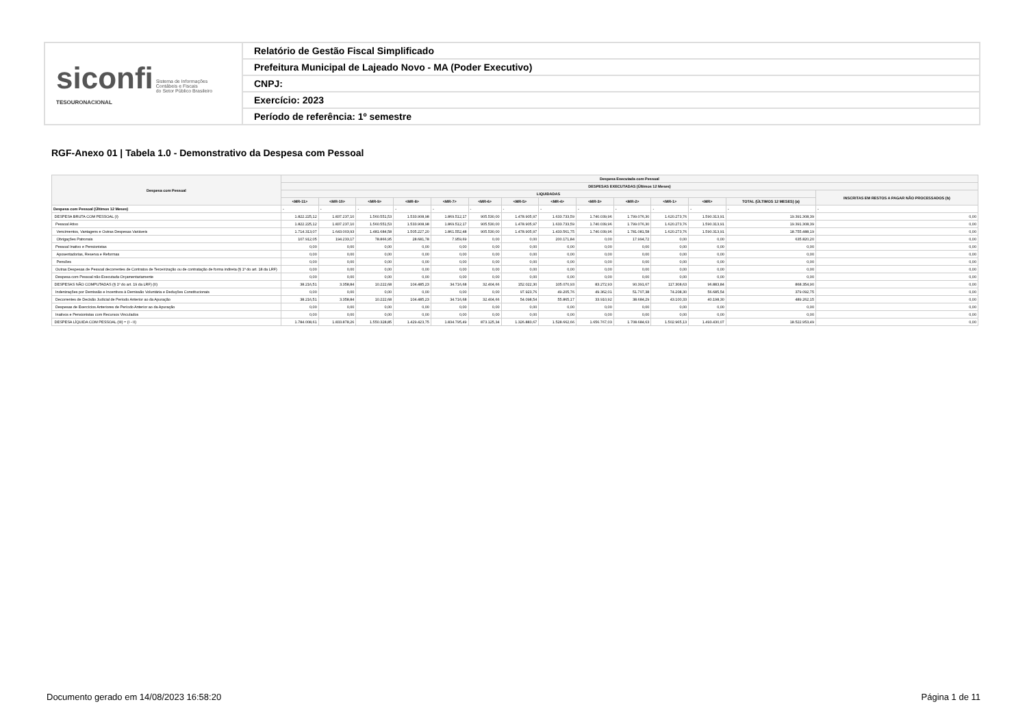| siconfi Sistema de Informações Contábeis e Fiscais do Setor Público Brasileiro TESOURONACIONAL | Relatório de Gestão Fiscal Simplificado |
| | Prefeitura Municipal de Lajeado Novo - MA (Poder Executivo) |
| | CNPJ: |
| | Exercício: 2023 |
| | Período de referência: 1º semestre |
RGF-Anexo 01 | Tabela 1.0 - Demonstrativo da Despesa com Pessoal
| Despesa com Pessoal | Despesa Executada com Pessoal | | | | | | | | | | | | | |
| --- | --- | --- | --- | --- | --- | --- | --- | --- | --- | --- | --- | --- | --- | --- |
| | DESPESAS EXECUTADAS (Últimos 12 Meses) | | | | | | | | | | | | | |
| | LIQUIDADAS | | | | | | | | | | | | | INSCRITAS EM RESTOS A PAGAR NÃO PROCESSADOS (b) |
| | <MR-11> | <MR-10> | <MR-9> | <MR-8> | <MR-7> | <MR-6> | <MR-5> | <MR-4> | <MR-3> | <MR-2> | <MR-1> | <MR> | TOTAL (ÚLTIMOS 12 MESES) (a) | |
| Despesa com Pessoal (Últimos 12 Meses) | - | - | - | - | - | - | - | - | - | - | - | - | - | - |
| DESPESA BRUTA COM PESSOAL (I) | 1.822.225,12 | 1.837.237,10 | 1.560.551,53 | 1.533.908,98 | 1.869.512,17 | 905.530,00 | 1.478.905,97 | 1.633.733,59 | 1.740.039,96 | 1.799.076,30 | 1.620.273,76 | 1.590.313,91 | 19.391.308,39 | 0,00 |
| Pessoal Ativo | 1.822.225,12 | 1.837.237,10 | 1.560.551,53 | 1.533.908,98 | 1.869.512,17 | 905.530,00 | 1.478.905,97 | 1.633.733,59 | 1.740.039,96 | 1.799.076,30 | 1.620.273,76 | 1.590.313,91 | 19.391.308,39 | 0,00 |
| Vencimentos, Vantagens e Outras Despesas Variáveis | 1.714.313,07 | 1.643.003,93 | 1.481.684,58 | 1.505.227,20 | 1.861.552,48 | 905.530,00 | 1.478.905,97 | 1.433.561,75 | 1.740.039,96 | 1.781.081,58 | 1.620.273,76 | 1.590.313,91 | 18.755.488,19 | 0,00 |
| Obrigações Patronais | 107.912,05 | 194.233,17 | 78.866,95 | 28.681,78 | 7.959,69 | 0,00 | 0,00 | 200.171,84 | 0,00 | 17.994,72 | 0,00 | 0,00 | 635.820,20 | 0,00 |
| Pessoal Inativo e Pensionistas | 0,00 | 0,00 | 0,00 | 0,00 | 0,00 | 0,00 | 0,00 | 0,00 | 0,00 | 0,00 | 0,00 | 0,00 | 0,00 | 0,00 |
| Aposentadorias, Reserva e Reformas | 0,00 | 0,00 | 0,00 | 0,00 | 0,00 | 0,00 | 0,00 | 0,00 | 0,00 | 0,00 | 0,00 | 0,00 | 0,00 | 0,00 |
| Pensões | 0,00 | 0,00 | 0,00 | 0,00 | 0,00 | 0,00 | 0,00 | 0,00 | 0,00 | 0,00 | 0,00 | 0,00 | 0,00 | 0,00 |
| Outras Despesas de Pessoal decorrentes de Contratos de Terceirização ou de contratação de forma indireta (§ 1º do art. 18 da LRF) | 0,00 | 0,00 | 0,00 | 0,00 | 0,00 | 0,00 | 0,00 | 0,00 | 0,00 | 0,00 | 0,00 | 0,00 | 0,00 | 0,00 |
| Despesa com Pessoal não Executada Orçamentariamente | 0,00 | 0,00 | 0,00 | 0,00 | 0,00 | 0,00 | 0,00 | 0,00 | 0,00 | 0,00 | 0,00 | 0,00 | 0,00 | 0,00 |
| DESPESAS NÃO COMPUTADAS (§ 1º do art. 19 da LRF) (II) | 38.216,51 | 3.358,84 | 10.222,68 | 104.485,23 | 34.716,68 | 32.404,66 | 152.022,30 | 105.070,93 | 83.272,93 | 90.391,67 | 117.308,63 | 96.883,84 | 868.354,90 | 0,00 |
| Indenizações por Demissão e Incentivos à Demissão Voluntária e Deduções Constitucionais | 0,00 | 0,00 | 0,00 | 0,00 | 0,00 | 0,00 | 97.923,76 | 49.205,76 | 49.362,01 | 51.707,38 | 74.208,30 | 56.685,54 | 379.092,75 | 0,00 |
| Decorrentes de Decisão Judicial de Período Anterior ao da Apuração | 38.216,51 | 3.358,84 | 10.222,68 | 104.485,23 | 34.716,68 | 32.404,66 | 54.098,54 | 55.865,17 | 33.910,92 | 38.684,29 | 43.100,33 | 40.198,30 | 489.262,15 | 0,00 |
| Despesas de Exercícios Anteriores de Período Anterior ao da Apuração | 0,00 | 0,00 | 0,00 | 0,00 | 0,00 | 0,00 | 0,00 | 0,00 | 0,00 | 0,00 | 0,00 | 0,00 | 0,00 | 0,00 |
| Inativos e Pensionistas com Recursos Vinculados | 0,00 | 0,00 | 0,00 | 0,00 | 0,00 | 0,00 | 0,00 | 0,00 | 0,00 | 0,00 | 0,00 | 0,00 | 0,00 | 0,00 |
| DESPESA LÍQUIDA COM PESSOAL (III) = (I - II) | 1.784.008,61 | 1.833.878,26 | 1.550.328,85 | 1.429.423,75 | 1.834.795,49 | 873.125,34 | 1.326.883,67 | 1.528.662,66 | 1.656.767,03 | 1.708.684,63 | 1.502.965,13 | 1.493.430,07 | 18.522.953,49 | 0,00 |
Documento gerado em 14/08/2023 16:58:20 Página 1 de 11